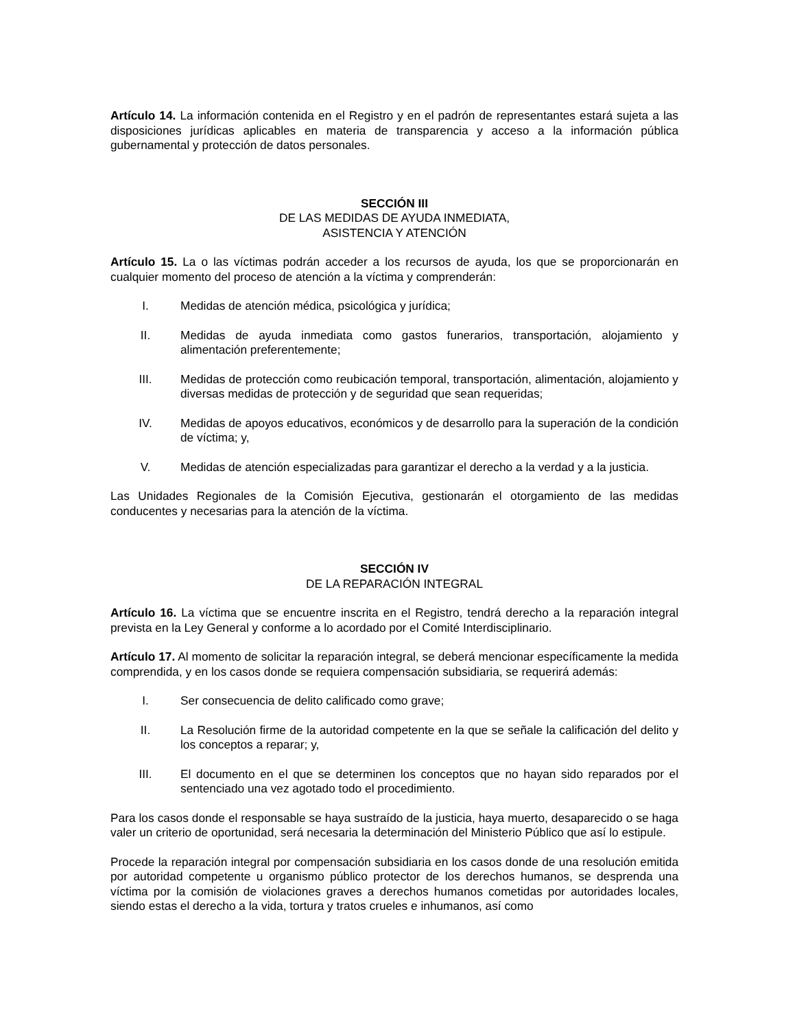Artículo 14. La información contenida en el Registro y en el padrón de representantes estará sujeta a las disposiciones jurídicas aplicables en materia de transparencia y acceso a la información pública gubernamental y protección de datos personales.
SECCIÓN III
DE LAS MEDIDAS DE AYUDA INMEDIATA,
ASISTENCIA Y ATENCIÓN
Artículo 15. La o las víctimas podrán acceder a los recursos de ayuda, los que se proporcionarán en cualquier momento del proceso de atención a la víctima y comprenderán:
I. Medidas de atención médica, psicológica y jurídica;
II. Medidas de ayuda inmediata como gastos funerarios, transportación, alojamiento y alimentación preferentemente;
III. Medidas de protección como reubicación temporal, transportación, alimentación, alojamiento y diversas medidas de protección y de seguridad que sean requeridas;
IV. Medidas de apoyos educativos, económicos y de desarrollo para la superación de la condición de víctima; y,
V. Medidas de atención especializadas para garantizar el derecho a la verdad y a la justicia.
Las Unidades Regionales de la Comisión Ejecutiva, gestionarán el otorgamiento de las medidas conducentes y necesarias para la atención de la víctima.
SECCIÓN IV
DE LA REPARACIÓN INTEGRAL
Artículo 16. La víctima que se encuentre inscrita en el Registro, tendrá derecho a la reparación integral prevista en la Ley General y conforme a lo acordado por el Comité Interdisciplinario.
Artículo 17. Al momento de solicitar la reparación integral, se deberá mencionar específicamente la medida comprendida, y en los casos donde se requiera compensación subsidiaria, se requerirá además:
I. Ser consecuencia de delito calificado como grave;
II. La Resolución firme de la autoridad competente en la que se señale la calificación del delito y los conceptos a reparar; y,
III. El documento en el que se determinen los conceptos que no hayan sido reparados por el sentenciado una vez agotado todo el procedimiento.
Para los casos donde el responsable se haya sustraído de la justicia, haya muerto, desaparecido o se haga valer un criterio de oportunidad, será necesaria la determinación del Ministerio Público que así lo estipule.
Procede la reparación integral por compensación subsidiaria en los casos donde de una resolución emitida por autoridad competente u organismo público protector de los derechos humanos, se desprenda una víctima por la comisión de violaciones graves a derechos humanos cometidas por autoridades locales, siendo estas el derecho a la vida, tortura y tratos crueles e inhumanos, así como